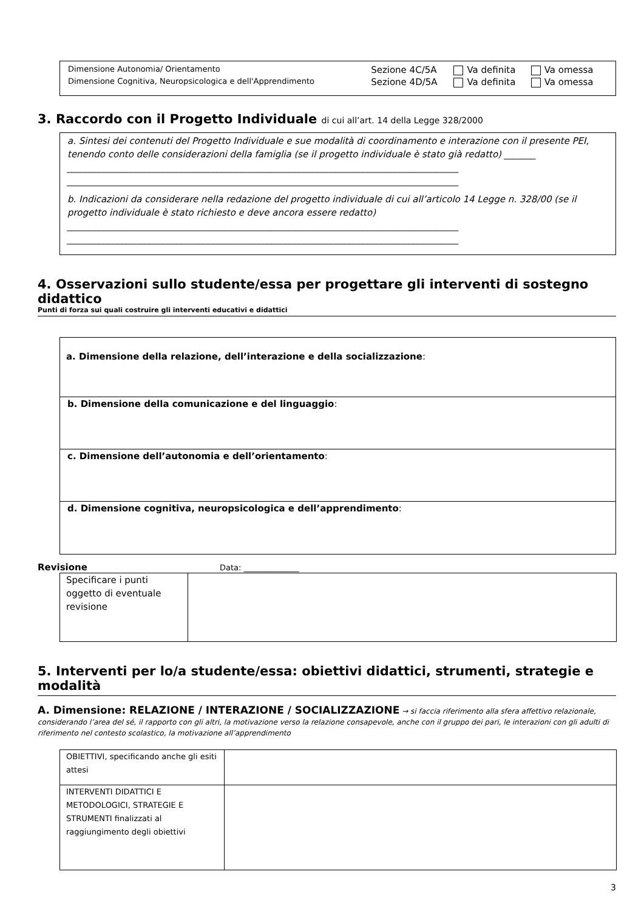| Dimensione Autonomia/ Orientamento | Sezione 4C/5A | Va definita | Va omessa |
| Dimensione Cognitiva, Neuropsicologica e dell'Apprendimento | Sezione 4D/5A | Va definita | Va omessa |
3. Raccordo con il Progetto Individuale di cui all’art. 14 della Legge 328/2000
a. Sintesi dei contenuti del Progetto Individuale e sue modalità di coordinamento e interazione con il presente PEI, tenendo conto delle considerazioni della famiglia (se il progetto individuale è stato già redatto) _______
______________________________________________________________________________________ ______________________________________________________________________________________
b. Indicazioni da considerare nella redazione del progetto individuale di cui all’articolo 14 Legge n. 328/00 (se il progetto individuale è stato richiesto e deve ancora essere redatto)
______________________________________________________________________________________ ______________________________________________________________________________________
4. Osservazioni sullo studente/essa per progettare gli interventi di sostegno didattico
Punti di forza sui quali costruire gli interventi educativi e didattici
a. Dimensione della relazione, dell’interazione e della socializzazione:
b. Dimensione della comunicazione e del linguaggio:
c. Dimensione dell’autonomia e dell’orientamento:
d. Dimensione cognitiva, neuropsicologica e dell’apprendimento:
Revisione Data: ______________
| Specificare i punti oggetto di eventuale revisione | |
5. Interventi per lo/a studente/essa: obiettivi didattici, strumenti, strategie e modalità
A. Dimensione: RELAZIONE / INTERAZIONE / SOCIALIZZAZIONE → si faccia riferimento alla sfera affettivo relazionale, considerando l’area del sé, il rapporto con gli altri, la motivazione verso la relazione consapevole, anche con il gruppo dei pari, le interazioni con gli adulti di riferimento nel contesto scolastico, la motivazione all’apprendimento
| OBIETTIVI, specificando anche gli esiti attesi | |
| INTERVENTI DIDATTICI E METODOLOGICI, STRATEGIE E STRUMENTI finalizzati al raggiungimento degli obiettivi | |
3